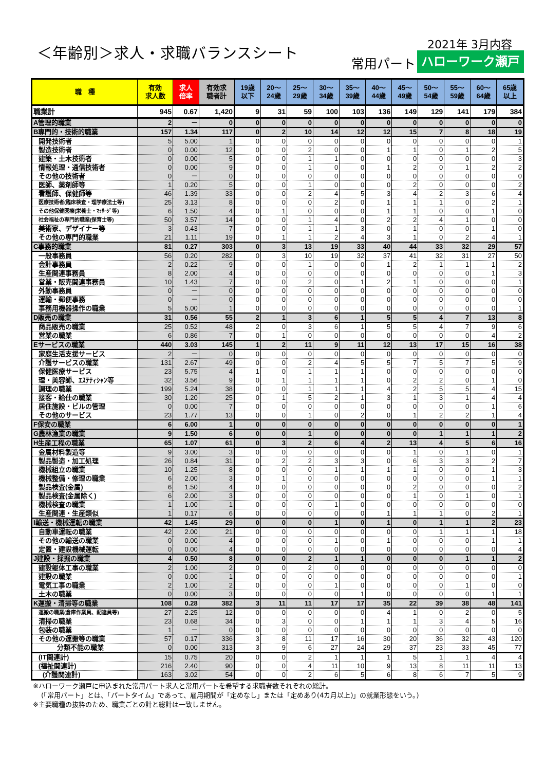＜年齢別＞求人・求職バランスシート 2021年 3月内容
常用パート ハローワーク瀬戸
| 職 種 | 有効 求人数 | 求人 倍率 | 有効求 職者計 | 19歳 以下 | 20～ 24歳 | 25～ 29歳 | 30～ 34歳 | 35～ 39歳 | 40～ 44歳 | 45～ 49歳 | 50～ 54歳 | 55～ 59歳 | 60～ 64歳 | 65歳 以上 |
| --- | --- | --- | --- | --- | --- | --- | --- | --- | --- | --- | --- | --- | --- | --- |
| 職業計 | 945 | 0.67 | 1,420 | 9 | 31 | 59 | 100 | 103 | 136 | 149 | 129 | 141 | 179 | 384 |
| A管理的職業 | 2 | － | 0 | 0 | 0 | 0 | 0 | 0 | 0 | 0 | 0 | 0 | 0 | 0 |
| B専門的・技術的職業 | 157 | 1.34 | 117 | 0 | 2 | 10 | 14 | 12 | 12 | 15 | 7 | 8 | 18 | 19 |
| 開発技術者 | 5 | 5.00 | 1 | 0 | 0 | 0 | 0 | 0 | 0 | 0 | 0 | 0 | 0 | 1 |
| 製造技術者 | 0 | 0.00 | 12 | 0 | 0 | 2 | 0 | 0 | 1 | 1 | 0 | 1 | 2 | 5 |
| 建築・土木技術者 | 0 | 0.00 | 5 | 0 | 0 | 1 | 1 | 0 | 0 | 0 | 0 | 0 | 0 | 3 |
| 情報処理・通信技術者 | 0 | 0.00 | 9 | 0 | 0 | 1 | 0 | 0 | 1 | 2 | 0 | 1 | 2 | 2 |
| その他の技術者 | 0 | － | 0 | 0 | 0 | 0 | 0 | 0 | 0 | 0 | 0 | 0 | 0 | 0 |
| 医師、薬剤師等 | 1 | 0.20 | 5 | 0 | 0 | 1 | 0 | 0 | 0 | 2 | 0 | 0 | 0 | 2 |
| 看護師、保健師等 | 46 | 1.39 | 33 | 0 | 0 | 2 | 4 | 5 | 3 | 4 | 2 | 3 | 6 | 4 |
| 医療技術者(臨床検査・理学療法士等) | 25 | 3.13 | 8 | 0 | 0 | 0 | 2 | 0 | 1 | 1 | 1 | 0 | 2 | 1 |
| その他保健医療(栄養士・ﾏｯｻｰｼﾞ等) | 6 | 1.50 | 4 | 0 | 1 | 0 | 0 | 0 | 1 | 1 | 0 | 0 | 1 | 0 |
| 社会福祉の専門的職業(保育士等) | 50 | 3.57 | 14 | 0 | 0 | 1 | 4 | 0 | 2 | 2 | 4 | 1 | 0 | 0 |
| 美術家、デザイナー等 | 3 | 0.43 | 7 | 0 | 0 | 1 | 1 | 3 | 0 | 1 | 0 | 0 | 1 | 0 |
| その他の専門的職業 | 21 | 1.11 | 19 | 0 | 1 | 1 | 2 | 4 | 3 | 1 | 0 | 2 | 4 | 1 |
| C事務的職業 | 81 | 0.27 | 303 | 0 | 3 | 13 | 19 | 33 | 40 | 44 | 33 | 32 | 29 | 57 |
| 一般事務員 | 56 | 0.20 | 282 | 0 | 3 | 10 | 19 | 32 | 37 | 41 | 32 | 31 | 27 | 50 |
| 会計事務員 | 2 | 0.22 | 9 | 0 | 0 | 1 | 0 | 0 | 1 | 2 | 1 | 1 | 1 | 2 |
| 生産関連事務員 | 8 | 2.00 | 4 | 0 | 0 | 0 | 0 | 0 | 0 | 0 | 0 | 0 | 1 | 3 |
| 営業・販売関連事務員 | 10 | 1.43 | 7 | 0 | 0 | 2 | 0 | 1 | 2 | 1 | 0 | 0 | 0 | 1 |
| 外勤事務員 | 0 | － | 0 | 0 | 0 | 0 | 0 | 0 | 0 | 0 | 0 | 0 | 0 | 0 |
| 運輸・郵便事務 | 0 | － | 0 | 0 | 0 | 0 | 0 | 0 | 0 | 0 | 0 | 0 | 0 | 0 |
| 事務用機器操作の職業 | 5 | 5.00 | 1 | 0 | 0 | 0 | 0 | 0 | 0 | 0 | 0 | 0 | 0 | 1 |
| D販売の職業 | 31 | 0.56 | 55 | 2 | 1 | 3 | 6 | 1 | 5 | 5 | 4 | 7 | 13 | 8 |
| 商品販売の職業 | 25 | 0.52 | 48 | 2 | 0 | 3 | 6 | 1 | 5 | 5 | 4 | 7 | 9 | 6 |
| 営業の職業 | 6 | 0.86 | 7 | 0 | 1 | 0 | 0 | 0 | 0 | 0 | 0 | 0 | 4 | 2 |
| Eサービスの職業 | 440 | 3.03 | 145 | 1 | 2 | 11 | 9 | 11 | 12 | 13 | 17 | 15 | 16 | 38 |
| 家庭生活支援サービス | 2 | － | 0 | 0 | 0 | 0 | 0 | 0 | 0 | 0 | 0 | 0 | 0 | 0 |
| 介護サービスの職業 | 131 | 2.67 | 49 | 0 | 0 | 2 | 4 | 5 | 5 | 7 | 5 | 7 | 5 | 9 |
| 保健医療サービス | 23 | 5.75 | 4 | 1 | 0 | 1 | 1 | 1 | 0 | 0 | 0 | 0 | 0 | 0 |
| 理・美容師、ｴｽﾃﾃｨｼｬﾝ等 | 32 | 3.56 | 9 | 0 | 1 | 1 | 1 | 1 | 0 | 2 | 2 | 0 | 1 | 0 |
| 調理の職業 | 199 | 5.24 | 38 | 0 | 0 | 1 | 1 | 1 | 4 | 2 | 5 | 5 | 4 | 15 |
| 接客・給仕の職業 | 30 | 1.20 | 25 | 0 | 1 | 5 | 2 | 1 | 3 | 1 | 3 | 1 | 4 | 4 |
| 居住施設・ビルの管理 | 0 | 0.00 | 7 | 0 | 0 | 0 | 0 | 0 | 0 | 0 | 0 | 0 | 1 | 6 |
| その他のサービス | 23 | 1.77 | 13 | 0 | 0 | 1 | 0 | 2 | 0 | 1 | 2 | 2 | 1 | 4 |
| F保安の職業 | 6 | 6.00 | 1 | 0 | 0 | 0 | 0 | 0 | 0 | 0 | 0 | 0 | 0 | 1 |
| G農林漁業の職業 | 9 | 1.50 | 6 | 0 | 0 | 1 | 0 | 0 | 0 | 0 | 1 | 1 | 1 | 2 |
| H生産工程の職業 | 65 | 1.07 | 61 | 0 | 3 | 2 | 6 | 4 | 2 | 13 | 4 | 5 | 6 | 16 |
| 金属材料製造等 | 9 | 3.00 | 3 | 0 | 0 | 0 | 0 | 0 | 0 | 1 | 0 | 1 | 0 | 1 |
| 製品製造・加工処理 | 26 | 0.84 | 31 | 0 | 2 | 2 | 3 | 3 | 0 | 6 | 3 | 3 | 2 | 7 |
| 機械組立の職業 | 10 | 1.25 | 8 | 0 | 0 | 0 | 1 | 1 | 1 | 1 | 0 | 0 | 1 | 3 |
| 機械整備・修理の職業 | 6 | 2.00 | 3 | 0 | 1 | 0 | 0 | 0 | 0 | 0 | 0 | 0 | 1 | 1 |
| 製品検査(金属) | 6 | 1.50 | 4 | 0 | 0 | 0 | 0 | 0 | 0 | 2 | 0 | 0 | 0 | 2 |
| 製品検査(金属除く) | 6 | 2.00 | 3 | 0 | 0 | 0 | 0 | 0 | 0 | 1 | 0 | 1 | 0 | 1 |
| 機械検査の職業 | 1 | 1.00 | 1 | 0 | 0 | 0 | 1 | 0 | 0 | 0 | 0 | 0 | 0 | 0 |
| 生産関連・生産類似 | 1 | 0.17 | 6 | 0 | 0 | 0 | 0 | 0 | 1 | 1 | 1 | 0 | 2 | 1 |
| I輸送・機械運転の職業 | 42 | 1.45 | 29 | 0 | 0 | 0 | 1 | 0 | 1 | 0 | 1 | 1 | 2 | 23 |
| 自動車運転の職業 | 42 | 2.00 | 21 | 0 | 0 | 0 | 0 | 0 | 0 | 0 | 1 | 1 | 1 | 18 |
| その他の輸送の職業 | 0 | 0.00 | 4 | 0 | 0 | 0 | 1 | 0 | 1 | 0 | 0 | 0 | 1 | 1 |
| 定置・建設機械運転 | 0 | 0.00 | 4 | 0 | 0 | 0 | 0 | 0 | 0 | 0 | 0 | 0 | 0 | 4 |
| J建設・採掘の職業 | 4 | 0.50 | 8 | 0 | 0 | 2 | 1 | 1 | 0 | 0 | 0 | 1 | 1 | 2 |
| 建設躯体工事の職業 | 2 | 1.00 | 2 | 0 | 0 | 2 | 0 | 0 | 0 | 0 | 0 | 0 | 0 | 0 |
| 建設の職業 | 0 | 0.00 | 1 | 0 | 0 | 0 | 0 | 0 | 0 | 0 | 0 | 0 | 0 | 1 |
| 電気工事の職業 | 2 | 1.00 | 2 | 0 | 0 | 0 | 1 | 0 | 0 | 0 | 0 | 1 | 0 | 0 |
| 土木の職業 | 0 | 0.00 | 3 | 0 | 0 | 0 | 0 | 1 | 0 | 0 | 0 | 0 | 1 | 1 |
| K運搬・清掃等の職業 | 108 | 0.28 | 382 | 3 | 11 | 11 | 17 | 17 | 35 | 22 | 39 | 38 | 48 | 141 |
| 運搬の職業(倉庫作業員、配達員等) | 27 | 2.25 | 12 | 0 | 0 | 0 | 0 | 0 | 4 | 1 | 0 | 2 | 0 | 5 |
| 清掃の職業 | 23 | 0.68 | 34 | 0 | 3 | 0 | 0 | 1 | 1 | 1 | 3 | 4 | 5 | 16 |
| 包装の職業 | 1 | － | 0 | 0 | 0 | 0 | 0 | 0 | 0 | 0 | 0 | 0 | 0 | 0 |
| その他の運搬等の職業 | 57 | 0.17 | 336 | 3 | 8 | 11 | 17 | 16 | 30 | 20 | 36 | 32 | 43 | 120 |
| 分類不能の職業 | 0 | 0.00 | 313 | 3 | 9 | 6 | 27 | 24 | 29 | 37 | 23 | 33 | 45 | 77 |
| (IT関連計) | 15 | 0.75 | 20 | 0 | 0 | 2 | 1 | 1 | 1 | 5 | 1 | 1 | 4 | 4 |
| (福祉関連計) | 216 | 2.40 | 90 | 0 | 0 | 4 | 11 | 10 | 9 | 13 | 8 | 11 | 11 | 13 |
| (介護関連計) | 163 | 3.02 | 54 | 0 | 0 | 2 | 6 | 5 | 6 | 8 | 6 | 7 | 5 | 9 |
※ハローワーク瀬戸に申込まれた常用パート求人と常用パートを希望する求職者数それぞれの総計。
(「常用パート」とは、「パートタイム」であって、雇用期間が「定めなし」または「定めあり(4カ月以上)」の就業形態をいう。)
※主要職種の抜粋のため、職業ごとの計と総計は一致しません。